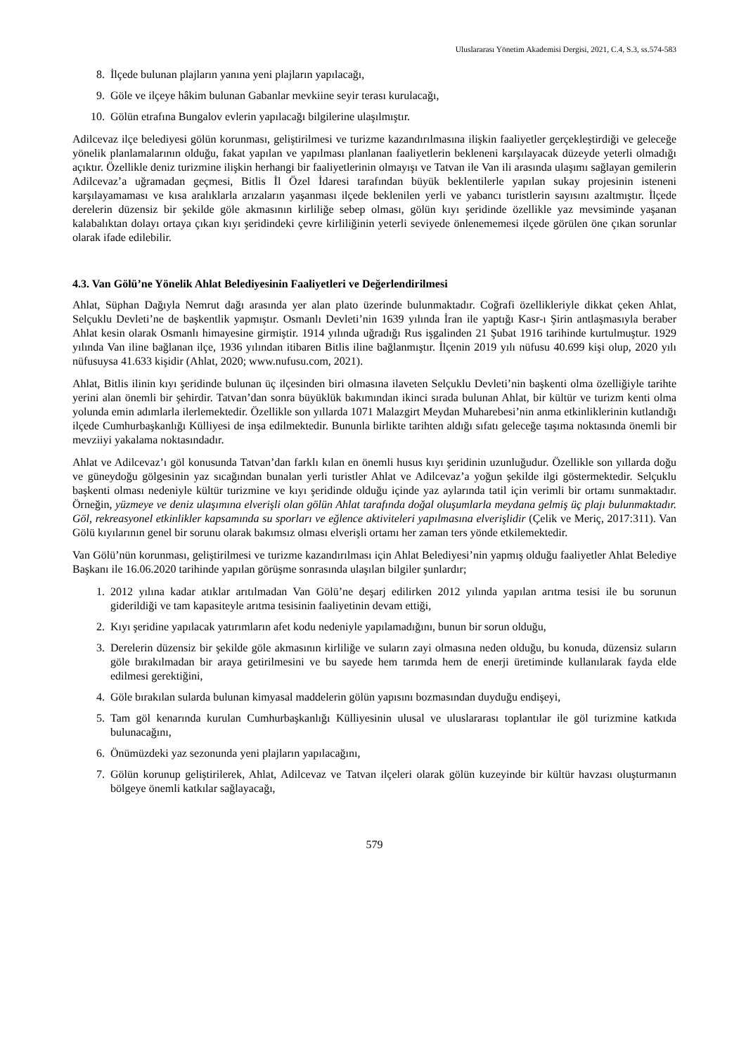Uluslararası Yönetim Akademisi Dergisi, 2021, C.4, S.3, ss.574-583
8. İlçede bulunan plajların yanına yeni plajların yapılacağı,
9. Göle ve ilçeye hâkim bulunan Gabanlar mevkiine seyir terası kurulacağı,
10. Gölün etrafına Bungalov evlerin yapılacağı bilgilerine ulaşılmıştır.
Adilcevaz ilçe belediyesi gölün korunması, geliştirilmesi ve turizme kazandırılmasına ilişkin faaliyetler gerçekleştirdiği ve geleceğe yönelik planlamalarının olduğu, fakat yapılan ve yapılması planlanan faaliyetlerin bekleneni karşılayacak düzeyde yeterli olmadığı açıktır. Özellikle deniz turizmine ilişkin herhangi bir faaliyetlerinin olmayışı ve Tatvan ile Van ili arasında ulaşımı sağlayan gemilerin Adilcevaz’a uğramadan geçmesi, Bitlis İl Özel İdaresi tarafından büyük beklentilerle yapılan sukay projesinin isteneni karşılayamaması ve kısa aralıklarla arızaların yaşanması ilçede beklenilen yerli ve yabancı turistlerin sayısını azaltmıştır. İlçede derelerin düzensiz bir şekilde göle akmasının kirliliğe sebep olması, gölün kıyı şeridinde özellikle yaz mevsiminde yaşanan kalabalıktan dolayı ortaya çıkan kıyı şeridindeki çevre kirliliğinin yeterli seviyede önlenememesi ilçede görülen öne çıkan sorunlar olarak ifade edilebilir.
4.3. Van Gölü’ne Yönelik Ahlat Belediyesinin Faaliyetleri ve Değerlendirilmesi
Ahlat, Süphan Dağıyla Nemrut dağı arasında yer alan plato üzerinde bulunmaktadır. Coğrafi özellikleriyle dikkat çeken Ahlat, Selçuklu Devleti’ne de başkentlik yapmıştır. Osmanlı Devleti’nin 1639 yılında İran ile yaptığı Kasr-ı Şirin antlaşmasıyla beraber Ahlat kesin olarak Osmanlı himayesine girmiştir. 1914 yılında uğradığı Rus işgalinden 21 Şubat 1916 tarihinde kurtulmuştur. 1929 yılında Van iline bağlanan ilçe, 1936 yılından itibaren Bitlis iline bağlanmıştır. İlçenin 2019 yılı nüfusu 40.699 kişi olup, 2020 yılı nüfusuysa 41.633 kişidir (Ahlat, 2020; www.nufusu.com, 2021).
Ahlat, Bitlis ilinin kıyı şeridinde bulunan üç ilçesinden biri olmasına ilaveten Selçuklu Devleti’nin başkenti olma özelliğiyle tarihte yerini alan önemli bir şehirdir. Tatvan’dan sonra büyüklük bakımından ikinci sırada bulunan Ahlat, bir kültür ve turizm kenti olma yolunda emin adımlarla ilerlemektedir. Özellikle son yıllarda 1071 Malazgirt Meydan Muharebesi’nin anma etkinliklerinin kutlandığı ilçede Cumhurbaşkanlığı Külliyesi de inşa edilmektedir. Bununla birlikte tarihten aldığı sıfatı geleceğe taşıma noktasında önemli bir mevziiyi yakalama noktasındadır.
Ahlat ve Adilcevaz’ı göl konusunda Tatvan’dan farklı kılan en önemli husus kıyı şeridinin uzunluğudur. Özellikle son yıllarda doğu ve güneydoğu gölgesinin yaz sıcağından bunalan yerli turistler Ahlat ve Adilcevaz’a yoğun şekilde ilgi göstermektedir. Selçuklu başkenti olması nedeniyle kültür turizmine ve kıyı şeridinde olduğu içinde yaz aylarında tatil için verimli bir ortamı sunmaktadır. Örneğin, yüzmeye ve deniz ulaşımına elverişli olan gölün Ahlat tarafında doğal oluşumlarla meydana gelmiş üç plajı bulunmaktadır. Göl, rekreasyonel etkinlikler kapsamında su sporları ve eğlence aktiviteleri yapılmasına elverişlidir (Çelik ve Meriç, 2017:311). Van Gölü kıyılarının genel bir sorunu olarak bakımsız olması elverişli ortamı her zaman ters yönde etkilemektedir.
Van Gölü’nün korunması, geliştirilmesi ve turizme kazandırılması için Ahlat Belediyesi’nin yapmış olduğu faaliyetler Ahlat Belediye Başkanı ile 16.06.2020 tarihinde yapılan görüşme sonrasında ulaşılan bilgiler şunlardır;
1. 2012 yılına kadar atıklar arıtılmadan Van Gölü’ne deşarj edilirken 2012 yılında yapılan arıtma tesisi ile bu sorunun giderildiği ve tam kapasiteyle arıtma tesisinin faaliyetinin devam ettiği,
2. Kıyı şeridine yapılacak yatırımların afet kodu nedeniyle yapılamadığını, bunun bir sorun olduğu,
3. Derelerin düzensiz bir şekilde göle akmasının kirliliğe ve suların zayi olmasına neden olduğu, bu konuda, düzensiz suların göle bırakılmadan bir araya getirilmesini ve bu sayede hem tarımda hem de enerji üretiminde kullanılarak fayda elde edilmesi gerektiğini,
4. Göle bırakılan sularda bulunan kimyasal maddelerin gölün yapısını bozmasından duyduğu endişeyi,
5. Tam göl kenarında kurulan Cumhurbaşkanlığı Külliyesinin ulusal ve uluslararası toplantılar ile göl turizmine katkıda bulunacağını,
6. Önümüzdeki yaz sezonunda yeni plajların yapılacağını,
7. Gölün korunup geliştirilerek, Ahlat, Adilcevaz ve Tatvan ilçeleri olarak gölün kuzeyinde bir kültür havzası oluşturmanın bölgeye önemli katkılar sağlayacağı,
579